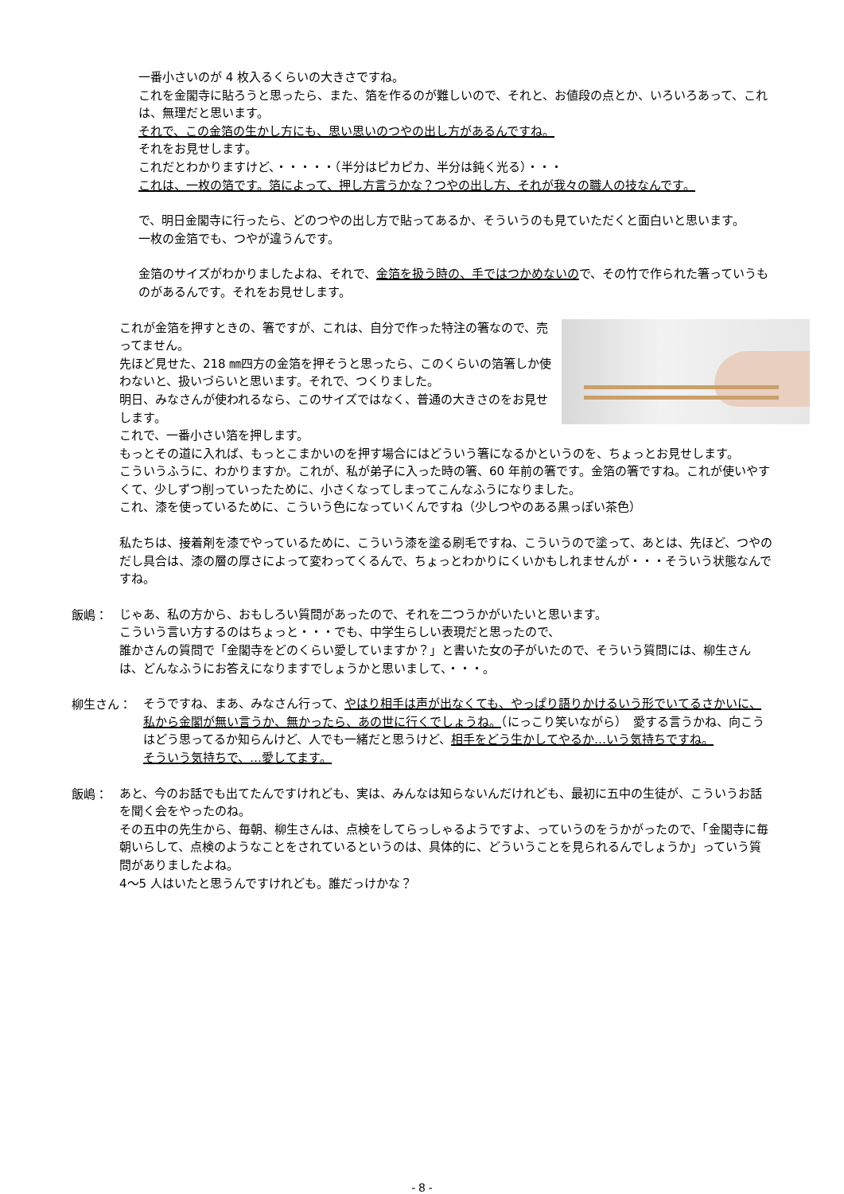一番小さいのが 4 枚入るくらいの大きさですね。
これを金閣寺に貼ろうと思ったら、また、箔を作るのが難しいので、それと、お値段の点とか、いろいろあって、これは、無理だと思います。
それで、この金箔の生かし方にも、思い思いのつやの出し方があるんですね。
それをお見せします。
これだとわかりますけど、・・・・・（半分はピカピカ、半分は鈍く光る）・・・
これは、一枚の箔です。箔によって、押し方言うかな？つやの出し方、それが我々の職人の技なんです。
で、明日金閣寺に行ったら、どのつやの出し方で貼ってあるか、そういうのも見ていただくと面白いと思います。
一枚の金箔でも、つやが違うんです。
金箔のサイズがわかりましたよね、それで、金箔を扱う時の、手ではつかめないので、その竹で作られた箸っていうものがあるんです。それをお見せします。
これが金箔を押すときの、箸ですが、これは、自分で作った特注の箸なので、売ってません。
先ほど見せた、218 ㎜四方の金箔を押そうと思ったら、このくらいの箔箸しか使わないと、扱いづらいと思います。それで、つくりました。
明日、みなさんが使われるなら、このサイズではなく、普通の大きさのをお見せします。
これで、一番小さい箔を押します。
もっとその道に入れば、もっとこまかいのを押す場合にはどういう箸になるかというのを、ちょっとお見せします。
こういうふうに、わかりますか。これが、私が弟子に入った時の箸、60 年前の箸です。金箔の箸ですね。これが使いやすくて、少しずつ削っていったために、小さくなってしまってこんなふうになりました。
これ、漆を使っているために、こういう色になっていくんですね（少しつやのある黒っぽい茶色）
私たちは、接着剤を漆でやっているために、こういう漆を塗る刷毛ですね、こういうので塗って、あとは、先ほど、つやのだし具合は、漆の層の厚さによって変わってくるんで、ちょっとわかりにくいかもしれませんが・・・そういう状態なんですね。
飯嶋：
じゃあ、私の方から、おもしろい質問があったので、それを二つうかがいたいと思います。
こういう言い方するのはちょっと・・・でも、中学生らしい表現だと思ったので、
誰かさんの質問で「金閣寺をどのくらい愛していますか？」と書いた女の子がいたので、そういう質問には、柳生さんは、どんなふうにお答えになりますでしょうかと思いまして、・・・。
柳生さん：
そうですね、まあ、みなさん行って、やはり相手は声が出なくても、やっぱり語りかけるいう形でいてるさかいに、私から金閣が無い言うか、無かったら、あの世に行くでしょうね。（にっこり笑いながら）　愛する言うかね、向こうはどう思ってるか知らんけど、人でも一緒だと思うけど、相手をどう生かしてやるか…いう気持ちですね。
そういう気持ちで、…愛してます。
飯嶋：
あと、今のお話でも出てたんですけれども、実は、みんなは知らないんだけれども、最初に五中の生徒が、こういうお話を聞く会をやったのね。
その五中の先生から、毎朝、柳生さんは、点検をしてらっしゃるようですよ、っていうのをうかがったので、「金閣寺に毎朝いらして、点検のようなことをされているというのは、具体的に、どういうことを見られるんでしょうか」っていう質問がありましたよね。
4～5 人はいたと思うんですけれども。誰だっけかな？
- 8 -